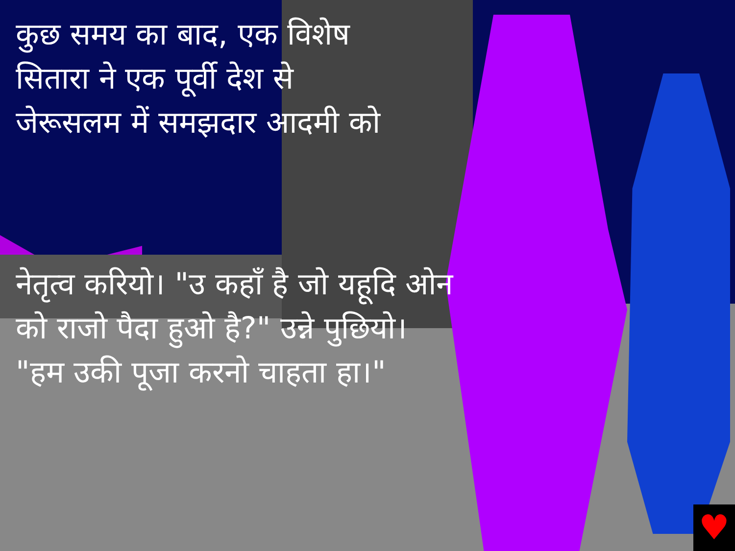♥
कुछ समय का बाद, एक विशेष सितारा ने एक पूर्वी देश से जेरूसलम में समझदार आदमी को
नेतृत्व करियो। "उ कहाँ है जो यहूदि ओन को राजो पैदा हुओ है?" उन्ने पुछियो। "हम उकी पूजा करनो चाहता हा।"